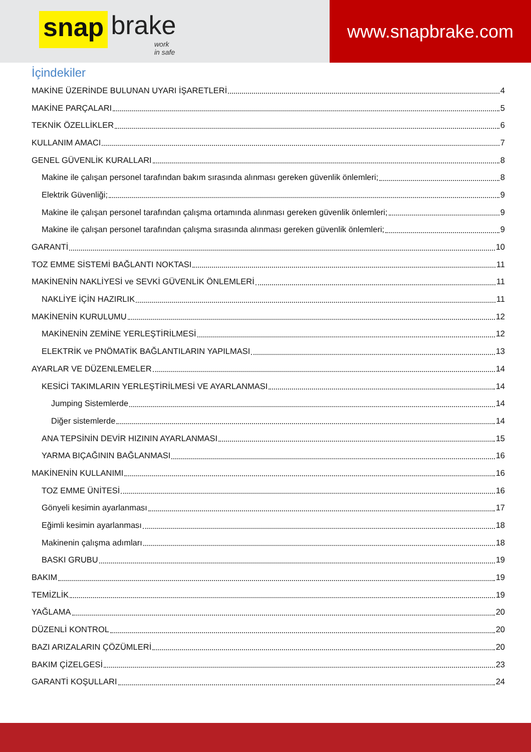snap brake
work in safe
www.snapbrake.com
İçindekiler
MAKİNE ÜZERİNDE BULUNAN UYARI İŞARETLERİ 4
MAKİNE PARÇALARI 5
TEKNİK ÖZELLİKLER 6
KULLANIM AMACI 7
GENEL GÜVENLİK KURALLARI 8
Makine ile çalışan personel tarafından bakım sırasında alınması gereken güvenlik önlemleri; 8
Elektrik Güvenliği; 9
Makine ile çalışan personel tarafından çalışma ortamında alınması gereken güvenlik önlemleri; 9
Makine ile çalışan personel tarafından çalışma sırasında alınması gereken güvenlik önlemleri; 9
GARANTİ 10
TOZ EMME SİSTEMİ BAĞLANTI NOKTASI 11
MAKİNENİN NAKLİYESİ ve SEVKİ GÜVENLİK ÖNLEMLERİ 11
NAKLİYE İÇİN HAZIRLIK 11
MAKİNENİN KURULUMU 12
MAKİNENİN ZEMİNE YERLEŞTİRİLMESİ 12
ELEKTRİK ve PNÖMATİK BAĞLANTILARIN YAPILMASI 13
AYARLAR VE DÜZENLEMELER 14
KESİCİ TAKIMLARIN YERLEŞTİRİLMESİ VE AYARLANMASI 14
Jumping Sistemlerde 14
Diğer sistemlerde 14
ANA TEPSİNİN DEVİR HIZININ AYARLANMASI 15
YARMA BIÇAĞININ BAĞLANMASI 16
MAKİNENİN KULLANIMI 16
TOZ EMME ÜNİTESİ 16
Gönyeli kesimin ayarlanması 17
Eğimli kesimin ayarlanması 18
Makinenin çalışma adımları 18
BASKI GRUBU 19
BAKIM 19
TEMİZLİK 19
YAĞLAMA 20
DÜZENLİ KONTROL 20
BAZI ARIZALARIN ÇÖZÜMLERİ 20
BAKIM ÇİZELGESİ 23
GARANTİ KOŞULLARI 24